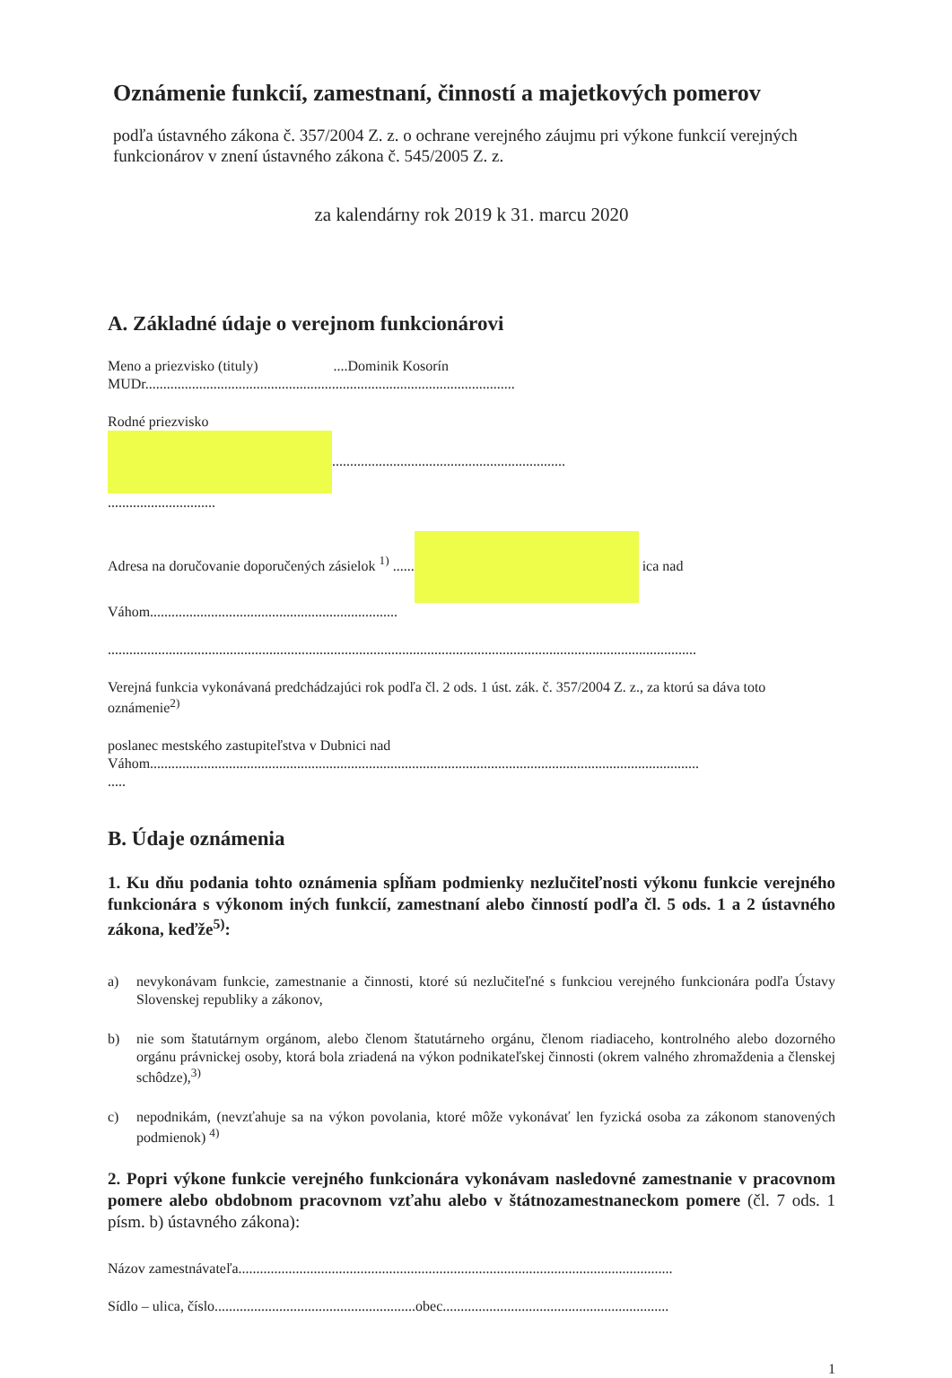Oznámenie funkcií, zamestnaní, činností a majetkových pomerov
podľa ústavného zákona č. 357/2004 Z. z. o ochrane verejného záujmu pri výkone funkcií verejných funkcionárov v znení ústavného zákona č. 545/2005 Z. z.
za kalendárny rok 2019 k 31. marcu 2020
A. Základné údaje o verejnom funkcionárovi
Meno a priezvisko (tituly) ....Dominik Kosorín
MUDr.......................................................................................................
Rodné priezvisko
.................................................................
..............................
Adresa na doručovanie doporučených zásielok <sup>1)</sup> ...... ica nad
Váhom.....................................................................
....................................................................................................................................................................
Verejná funkcia vykonávaná predchádzajúci rok podľa čl. 2 ods. 1 úst. zák. č. 357/2004 Z. z., za ktorú sa dáva toto oznámenie<sup>2)</sup>
poslanec mestského zastupiteľstva v Dubnici nad
Váhom.........................................................................................................................................................
.....
B. Údaje oznámenia
1. Ku dňu podania tohto oznámenia spĺňam podmienky nezlučiteľnosti výkonu funkcie verejného funkcionára s výkonom iných funkcií, zamestnaní alebo činností podľa čl. 5 ods. 1 a 2 ústavného zákona, keďže<sup>5)</sup>:
a) nevykonávam funkcie, zamestnanie a činnosti, ktoré sú nezlučiteľné s funkciou verejného funkcionára podľa Ústavy Slovenskej republiky a zákonov,
b) nie som štatutárnym orgánom, alebo členom štatutárneho orgánu, členom riadiaceho, kontrolného alebo dozorného orgánu právnickej osoby, ktorá bola zriadená na výkon podnikateľskej činnosti (okrem valného zhromaždenia a členskej schôdze),<sup>3)</sup>
c) nepodnikám, (nevzťahuje sa na výkon povolania, ktoré môže vykonávať len fyzická osoba za zákonom stanovených podmienok) <sup>4)</sup>
2. Popri výkone funkcie verejného funkcionára vykonávam nasledovné zamestnanie v pracovnom pomere alebo obdobnom pracovnom vzťahu alebo v štátnozamestnaneckom pomere (čl. 7 ods. 1 písm. b) ústavného zákona):
Názov zamestnávateľa.........................................................................................................................
Sídlo – ulica, číslo........................................................obec...............................................................
1